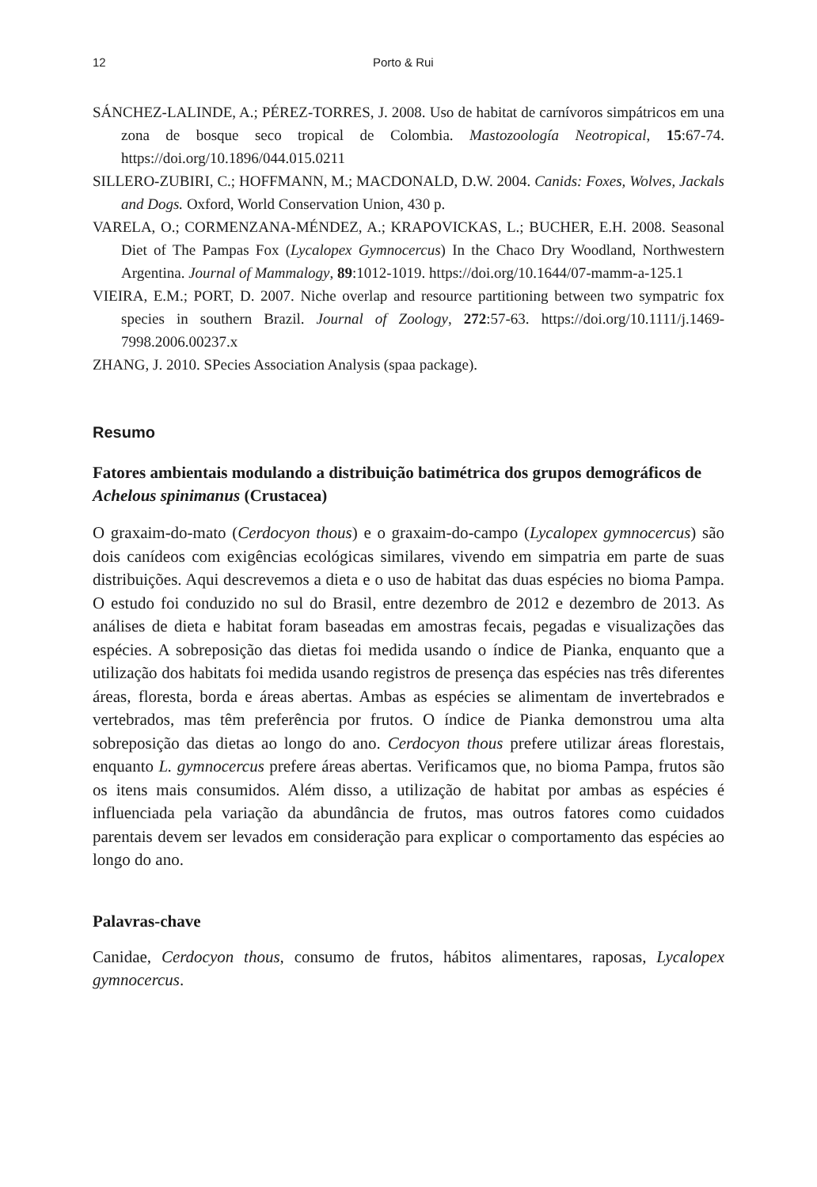12 Porto & Rui
SÁNCHEZ-LALINDE, A.; PÉREZ-TORRES, J. 2008. Uso de habitat de carnívoros simpátricos em una zona de bosque seco tropical de Colombia. Mastozoología Neotropical, 15:67-74. https://doi.org/10.1896/044.015.0211
SILLERO-ZUBIRI, C.; HOFFMANN, M.; MACDONALD, D.W. 2004. Canids: Foxes, Wolves, Jackals and Dogs. Oxford, World Conservation Union, 430 p.
VARELA, O.; CORMENZANA-MÉNDEZ, A.; KRAPOVICKAS, L.; BUCHER, E.H. 2008. Seasonal Diet of The Pampas Fox (Lycalopex Gymnocercus) In the Chaco Dry Woodland, Northwestern Argentina. Journal of Mammalogy, 89:1012-1019. https://doi.org/10.1644/07-mamm-a-125.1
VIEIRA, E.M.; PORT, D. 2007. Niche overlap and resource partitioning between two sympatric fox species in southern Brazil. Journal of Zoology, 272:57-63. https://doi.org/10.1111/j.1469-7998.2006.00237.x
ZHANG, J. 2010. SPecies Association Analysis (spaa package).
Resumo
Fatores ambientais modulando a distribuição batimétrica dos grupos demográficos de Achelous spinimanus (Crustacea)
O graxaim-do-mato (Cerdocyon thous) e o graxaim-do-campo (Lycalopex gymnocercus) são dois canídeos com exigências ecológicas similares, vivendo em simpatria em parte de suas distribuições. Aqui descrevemos a dieta e o uso de habitat das duas espécies no bioma Pampa. O estudo foi conduzido no sul do Brasil, entre dezembro de 2012 e dezembro de 2013. As análises de dieta e habitat foram baseadas em amostras fecais, pegadas e visualizações das espécies. A sobreposição das dietas foi medida usando o índice de Pianka, enquanto que a utilização dos habitats foi medida usando registros de presença das espécies nas três diferentes áreas, floresta, borda e áreas abertas. Ambas as espécies se alimentam de invertebrados e vertebrados, mas têm preferência por frutos. O índice de Pianka demonstrou uma alta sobreposição das dietas ao longo do ano. Cerdocyon thous prefere utilizar áreas florestais, enquanto L. gymnocercus prefere áreas abertas. Verificamos que, no bioma Pampa, frutos são os itens mais consumidos. Além disso, a utilização de habitat por ambas as espécies é influenciada pela variação da abundância de frutos, mas outros fatores como cuidados parentais devem ser levados em consideração para explicar o comportamento das espécies ao longo do ano.
Palavras-chave
Canidae, Cerdocyon thous, consumo de frutos, hábitos alimentares, raposas, Lycalopex gymnocercus.